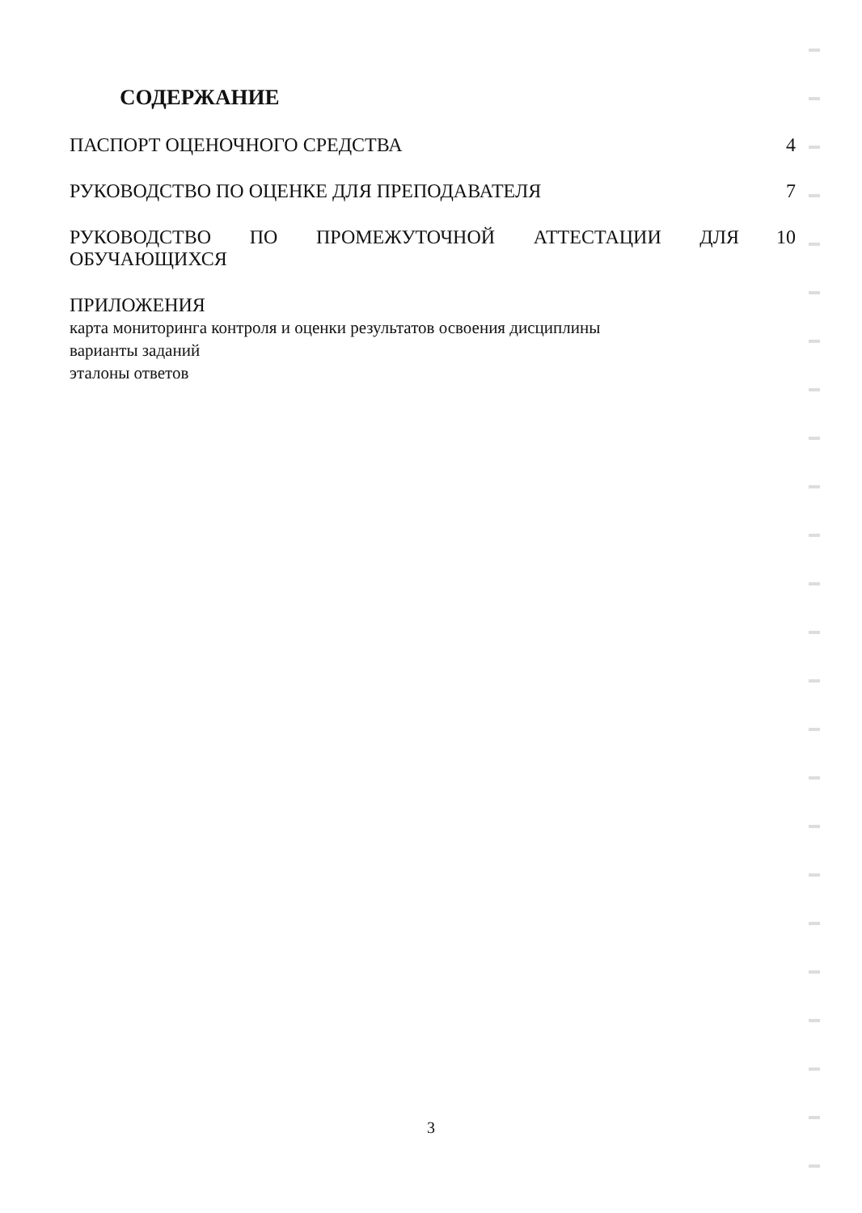СОДЕРЖАНИЕ
ПАСПОРТ ОЦЕНОЧНОГО СРЕДСТВА 4
РУКОВОДСТВО ПО ОЦЕНКЕ ДЛЯ ПРЕПОДАВАТЕЛЯ
7
РУКОВОДСТВО ПО ПРОМЕЖУТОЧНОЙ АТТЕСТАЦИИ ДЛЯ ОБУЧАЮЩИХСЯ
10
ПРИЛОЖЕНИЯ
карта мониторинга контроля и оценки результатов освоения дисциплины
варианты заданий
эталоны ответов
3